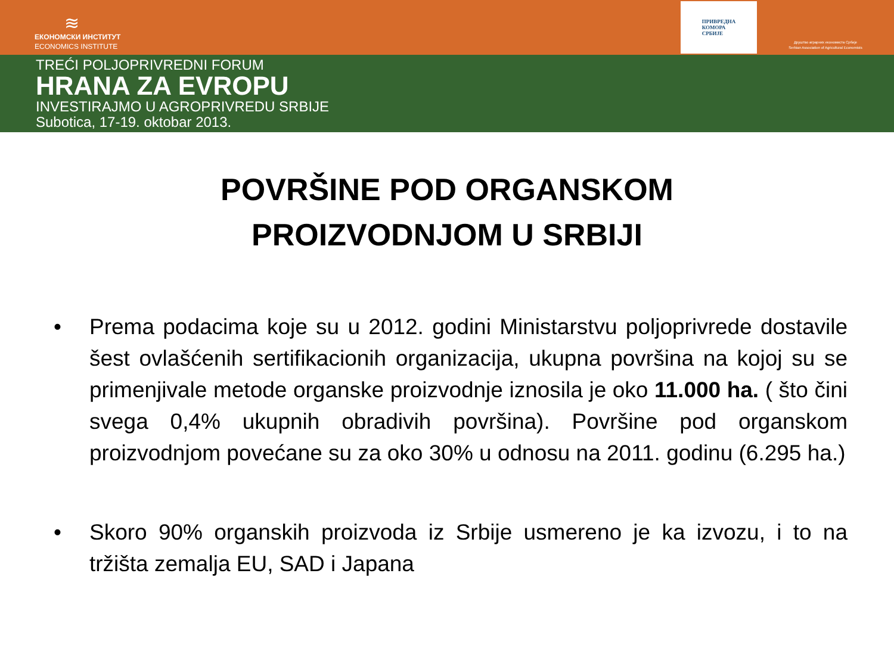≋
ЕКОНОМСКИ ИНСТИТУТ
ECONOMICS INSTITUTE
ПРИВРЕДНА
КОМОРА
СРБИЈЕ
Друштво аграрних економиста Србије
Serbian Association of Agricultural Economists
TREĆI POLJOPRIVREDNI FORUM
HRANA ZA EVROPU
INVESTIRAJMO U AGROPRIVREDU SRBIJE
Subotica, 17-19. oktobar 2013.
POVRŠINE POD ORGANSKOM
PROIZVODNJOM U SRBIJI
• Prema podacima koje su u 2012. godini Ministarstvu poljoprivrede dostavile šest ovlašćenih sertifikacionih organizacija, ukupna površina na kojoj su se primenjivale metode organske proizvodnje iznosila je oko 11.000 ha. ( što čini svega 0,4% ukupnih obradivih površina). Površine pod organskom proizvodnjom povećane su za oko 30% u odnosu na 2011. godinu (6.295 ha.)
• Skoro 90% organskih proizvoda iz Srbije usmereno je ka izvozu, i to na tržišta zemalja EU, SAD i Japana